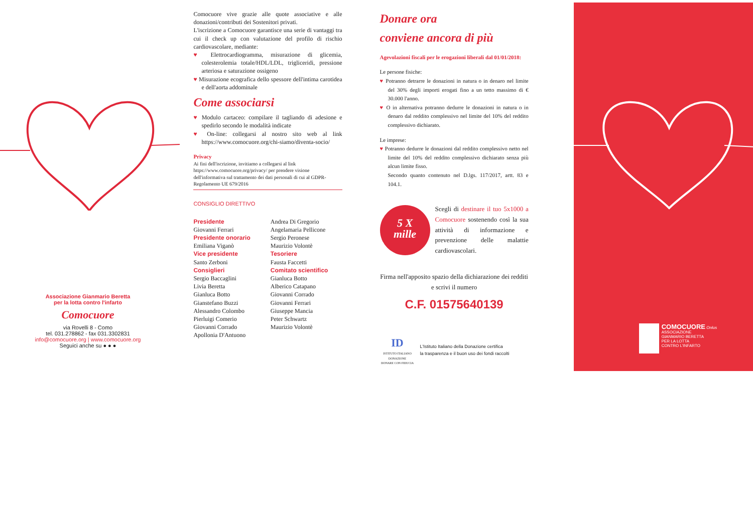Associazione Gianmario Beretta
per la lotta contro l'infarto
Comocuore
via Rovelli 8 - Como
tel. 031.278862 - fax 031.3302831
info@comocuore.org | www.comocuore.org
Seguici anche su ● ● ●
Comocuore vive grazie alle quote associative e alle donazioni/contributi dei Sostenitori privati.
L'iscrizione a Comocuore garantisce una serie di vantaggi tra cui il check up con valutazione del profilo di rischio cardiovascolare, mediante:
♥ Elettrocardiogramma, misurazione di glicemia, colesterolemia totale/HDL/LDL, trigliceridi, pressione arteriosa e saturazione ossigeno
♥ Misurazione ecografica dello spessore dell'intima carotidea e dell'aorta addominale
Come associarsi
♥ Modulo cartaceo: compilare il tagliando di adesione e spedirlo secondo le modalità indicate
♥ On-line: collegarsi al nostro sito web al link https://www.comocuore.org/chi-siamo/diventa-socio/
Privacy
Ai fini dell'iscrizione, invitiamo a collegarsi al link https://www.comocuore.org/privacy/ per prendere visione dell'informativa sul trattamento dei dati personali di cui al GDPR-Regolamento UE 679/2016
CONSIGLIO DIRETTIVO
Presidente
Giovanni Ferrari
Presidente onorario
Emiliana Viganò
Vice presidente
Santo Zerboni
Consiglieri
Sergio Baccaglini
Livia Beretta
Gianluca Botto
Gianstefano Buzzi
Alessandro Colombo
Pierluigi Comerio
Giovanni Corrado
Apollonia D'Antuono
Andrea Di Gregorio
Angelamaria Pellicone
Sergio Peronese
Maurizio Volontè
Tesoriere
Fausta Faccetti
Comitato scientifico
Gianluca Botto
Alberico Catapano
Giovanni Corrado
Giovanni Ferrari
Giuseppe Mancia
Peter Schwartz
Maurizio Volontè
Donare ora
conviene ancora di più
Agevolazioni fiscali per le erogazioni liberali dal 01/01/2018:
Le persone fisiche:
♥ Potranno detrarre le donazioni in natura o in denaro nel limite del 30% degli importi erogati fino a un tetto massimo di € 30.000 l'anno.
♥ O in alternativa potranno dedurre le donazioni in natura o in denaro dal reddito complessivo nel limite del 10% del reddito complessivo dichiarato.
Le imprese:
♥ Potranno dedurre le donazioni dal reddito complessivo netto nel limite del 10% del reddito complessivo dichiarato senza più alcun limite fisso.
Secondo quanto contenuto nel D.lgs. 117/2017, artt. 83 e 104.1.
5 X
mille
Scegli di destinare il tuo 5x1000 a Comocuore sostenendo così la sua attività di informazione e prevenzione delle malattie cardiovascolari.
Firma nell'apposito spazio della dichiarazione dei redditi e scrivi il numero
C.F. 01575640139
ID
ISTITUTO ITALIANO DONAZIONE
DONARE CON FIDUCIA
L'Istituto Italiano della Donazione certifica
la trasparenza e il buon uso dei fondi raccolti
COMOCUORE Onlus
ASSOCIAZIONE
GIANMARIO BERETTA
PER LA LOTTA
CONTRO L'INFARTO